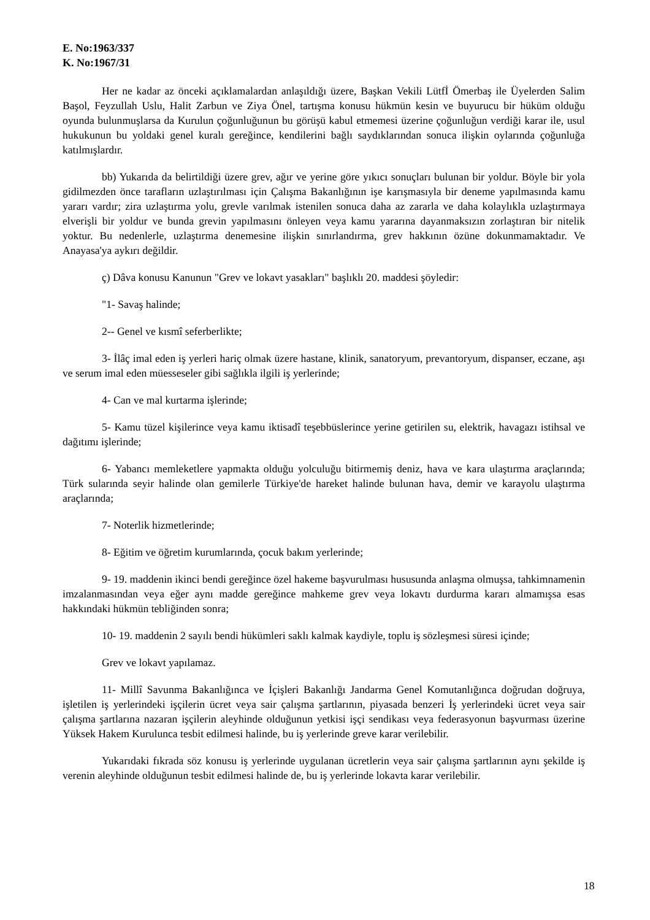E. No:1963/337
K. No:1967/31
Her ne kadar az önceki açıklamalardan anlaşıldığı üzere, Başkan Vekili Lütfİ Ömerbaş ile Üyelerden Salim Başol, Feyzullah Uslu, Halit Zarbun ve Ziya Önel, tartışma konusu hükmün kesin ve buyurucu bir hüküm olduğu oyunda bulunmuşlarsa da Kurulun çoğunluğunun bu görüşü kabul etmemesi üzerine çoğunluğun verdiği karar ile, usul hukukunun bu yoldaki genel kuralı gereğince, kendilerini bağlı saydıklarından sonuca ilişkin oylarında çoğunluğa katılmışlardır.
bb) Yukarıda da belirtildiği üzere grev, ağır ve yerine göre yıkıcı sonuçları bulunan bir yoldur. Böyle bir yola gidilmezden önce tarafların uzlaştırılması için Çalışma Bakanlığının işe karışmasıyla bir deneme yapılmasında kamu yararı vardır; zira uzlaştırma yolu, grevle varılmak istenilen sonuca daha az zararla ve daha kolaylıkla uzlaştırmaya elverişli bir yoldur ve bunda grevin yapılmasını önleyen veya kamu yararına dayanmaksızın zorlaştıran bir nitelik yoktur. Bu nedenlerle, uzlaştırma denemesine ilişkin sınırlandırma, grev hakkının özüne dokunmamaktadır. Ve Anayasa'ya aykırı değildir.
ç) Dâva konusu Kanunun "Grev ve lokavt yasakları" başlıklı 20. maddesi şöyledir:
"1- Savaş halinde;
2-- Genel ve kısmî seferberlikte;
3- İlâç imal eden iş yerleri hariç olmak üzere hastane, klinik, sanatoryum, prevantoryum, dispanser, eczane, aşı ve serum imal eden müesseseler gibi sağlıkla ilgili iş yerlerinde;
4- Can ve mal kurtarma işlerinde;
5- Kamu tüzel kişilerince veya kamu iktisadî teşebbüslerince yerine getirilen su, elektrik, havagazı istihsal ve dağıtımı işlerinde;
6- Yabancı memleketlere yapmakta olduğu yolculuğu bitirmemiş deniz, hava ve kara ulaştırma araçlarında; Türk sularında seyir halinde olan gemilerle Türkiye'de hareket halinde bulunan hava, demir ve karayolu ulaştırma araçlarında;
7- Noterlik hizmetlerinde;
8- Eğitim ve öğretim kurumlarında, çocuk bakım yerlerinde;
9- 19. maddenin ikinci bendi gereğince özel hakeme başvurulması hususunda anlaşma olmuşsa, tahkimnamenin imzalanmasından veya eğer aynı madde gereğince mahkeme grev veya lokavtı durdurma kararı almamışsa esas hakkındaki hükmün tebliğinden sonra;
10- 19. maddenin 2 sayılı bendi hükümleri saklı kalmak kaydiyle, toplu iş sözleşmesi süresi içinde;
Grev ve lokavt yapılamaz.
11- Millî Savunma Bakanlığınca ve İçişleri Bakanlığı Jandarma Genel Komutanlığınca doğrudan doğruya, işletilen iş yerlerindeki işçilerin ücret veya sair çalışma şartlarının, piyasada benzeri İş yerlerindeki ücret veya sair çalışma şartlarına nazaran işçilerin aleyhinde olduğunun yetkisi işçi sendikası veya federasyonun başvurması üzerine Yüksek Hakem Kurulunca tesbit edilmesi halinde, bu iş yerlerinde greve karar verilebilir.
Yukarıdaki fıkrada söz konusu iş yerlerinde uygulanan ücretlerin veya sair çalışma şartlarının aynı şekilde iş verenin aleyhinde olduğunun tesbit edilmesi halinde de, bu iş yerlerinde lokavta karar verilebilir.
18